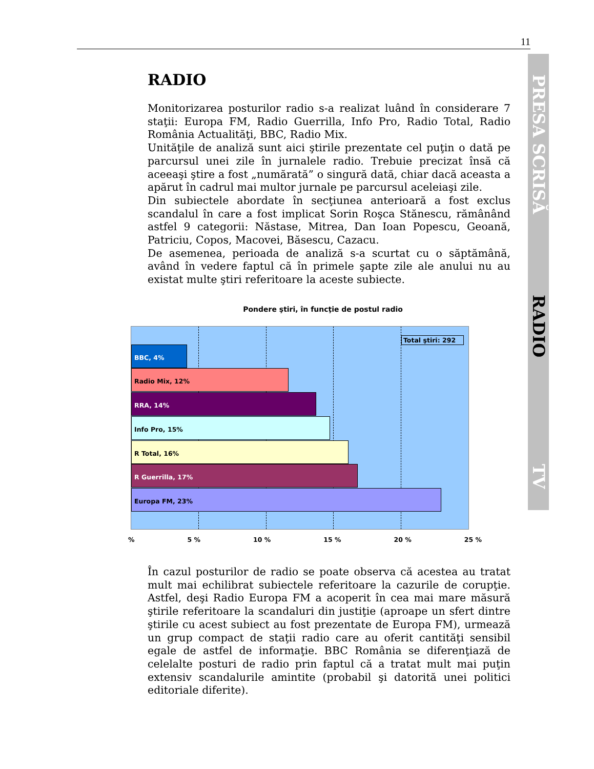11
PRESA SCRISĂ
RADIO
TV
RADIO
Monitorizarea posturilor radio s-a realizat luând în considerare 7 staţii: Europa FM, Radio Guerrilla, Info Pro, Radio Total, Radio România Actualităţi, BBC, Radio Mix.
Unităţile de analiză sunt aici ştirile prezentate cel puţin o dată pe parcursul unei zile în jurnalele radio. Trebuie precizat însă că aceeaşi ştire a fost „numărată” o singură dată, chiar dacă aceasta a apărut în cadrul mai multor jurnale pe parcursul aceleiaşi zile.
Din subiectele abordate în secţiunea anterioară a fost exclus scandalul în care a fost implicat Sorin Roşca Stănescu, rămânând astfel 9 categorii: Năstase, Mitrea, Dan Ioan Popescu, Geoană, Patriciu, Copos, Macovei, Băsescu, Cazacu.
De asemenea, perioada de analiză s-a scurtat cu o săptămână, având în vedere faptul că în primele şapte zile ale anului nu au existat multe ştiri referitoare la aceste subiecte.
Pondere ştiri, în funcţie de postul radio
Total ştiri: 292
BBC, 4%
Radio Mix, 12%
RRA, 14%
Info Pro, 15%
R Total, 16%
R Guerrilla, 17%
Europa FM, 23%
% 5 % 10 % 15 % 20 % 25 %
În cazul posturilor de radio se poate observa că acestea au tratat mult mai echilibrat subiectele referitoare la cazurile de corupţie. Astfel, deşi Radio Europa FM a acoperit în cea mai mare măsură ştirile referitoare la scandaluri din justiţie (aproape un sfert dintre ştirile cu acest subiect au fost prezentate de Europa FM), urmează un grup compact de staţii radio care au oferit cantităţi sensibil egale de astfel de informaţie. BBC România se diferenţiază de celelalte posturi de radio prin faptul că a tratat mult mai puţin extensiv scandalurile amintite (probabil şi datorită unei politici editoriale diferite).